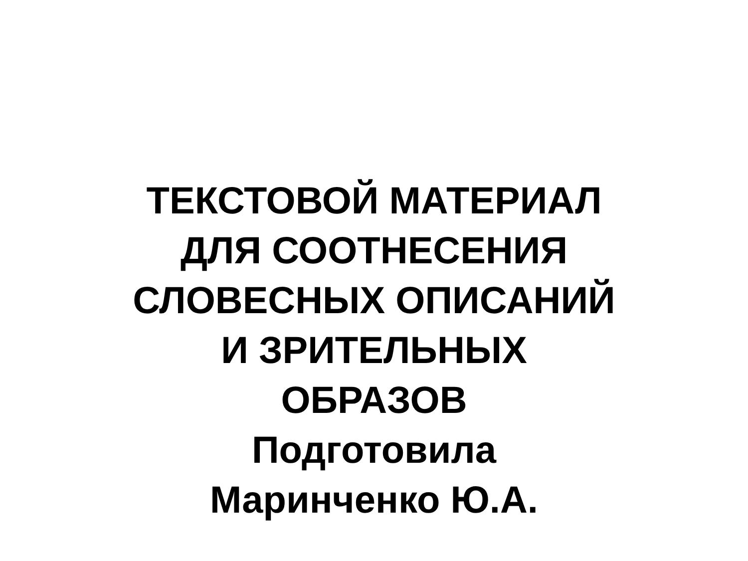ТЕКСТОВОЙ МАТЕРИАЛ
ДЛЯ СООТНЕСЕНИЯ
СЛОВЕСНЫХ ОПИСАНИЙ
И ЗРИТЕЛЬНЫХ
ОБРАЗОВ
Подготовила
Маринченко Ю.А.